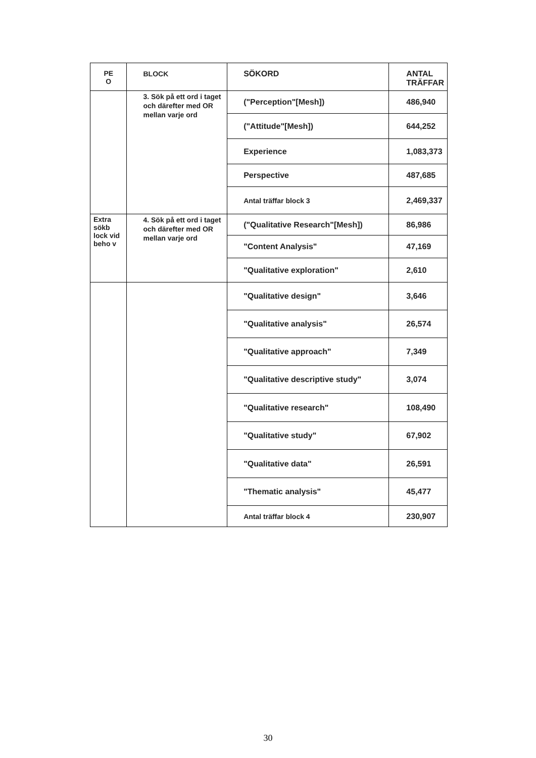| PE O | BLOCK | SÖKORD | ANTAL TRÄFFAR |
| --- | --- | --- | --- |
| | 3. Sök på ett ord i taget och därefter med OR mellan varje ord | ("Perception"[Mesh]) | 486,940 |
| | | ("Attitude"[Mesh]) | 644,252 |
| | | Experience | 1,083,373 |
| | | Perspective | 487,685 |
| | | Antal träffar block 3 | 2,469,337 |
| Extra sökb lock vid beho v | 4. Sök på ett ord i taget och därefter med OR mellan varje ord | ("Qualitative Research"[Mesh]) | 86,986 |
| | | "Content Analysis" | 47,169 |
| | | "Qualitative exploration" | 2,610 |
| | | "Qualitative design" | 3,646 |
| | | "Qualitative analysis" | 26,574 |
| | | "Qualitative approach" | 7,349 |
| | | "Qualitative descriptive study" | 3,074 |
| | | "Qualitative research" | 108,490 |
| | | "Qualitative study" | 67,902 |
| | | "Qualitative data" | 26,591 |
| | | "Thematic analysis" | 45,477 |
| | | Antal träffar block 4 | 230,907 |
30